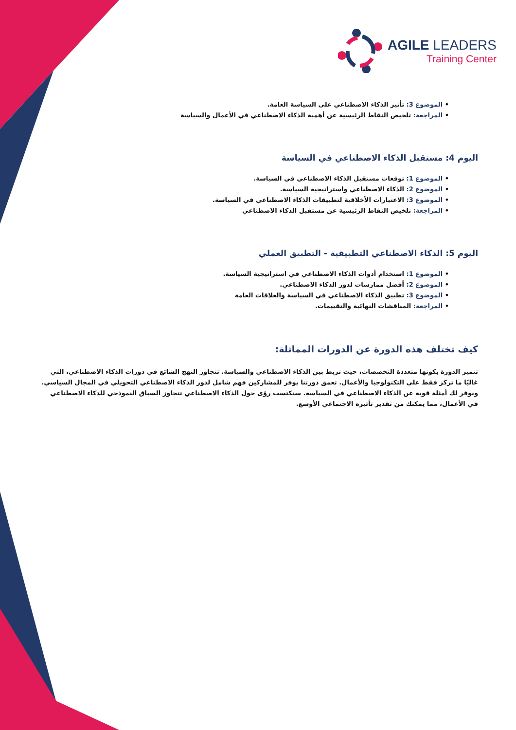AGILE LEADERS
Training Center
• الموضوع 3: تأثير الذكاء الاصطناعي على السياسة العامة.
• المراجعة: تلخيص النقاط الرئيسية عن أهمية الذكاء الاصطناعي في الأعمال والسياسة
اليوم 4: مستقبل الذكاء الاصطناعي في السياسة
• الموضوع 1: توقعات مستقبل الذكاء الاصطناعي في السياسة.
• الموضوع 2: الذكاء الاصطناعي واستراتيجية السياسة.
• الموضوع 3: الاعتبارات الأخلاقية لتطبيقات الذكاء الاصطناعي في السياسة.
• المراجعة: تلخيص النقاط الرئيسية عن مستقبل الذكاء الاصطناعي
اليوم 5: الذكاء الاصطناعي التطبيقية - التطبيق العملي
• الموضوع 1: استخدام أدوات الذكاء الاصطناعي في استراتيجية السياسة.
• الموضوع 2: أفضل ممارسات لدور الذكاء الاصطناعي.
• الموضوع 3: تطبيق الذكاء الاصطناعي في السياسة والعلاقات العامة
• المراجعة: المناقشات النهائية والتقييمات.
كيف تختلف هذه الدورة عن الدورات المماثلة:
تتميز الدورة بكونها متعددة التخصصات، حيث تربط بين الذكاء الاصطناعي والسياسة. تتجاوز النهج الشائع في دورات الذكاء الاصطناعي، التي غالبًا ما تركز فقط على التكنولوجيا والأعمال. تعمق دورتنا يوفر للمشاركين فهم شامل لدور الذكاء الاصطناعي التحويلي في المجال السياسي. ونوفر لك أمثلة قوية عن الذكاء الاصطناعي في السياسة. ستكتسب رؤى حول الذكاء الاصطناعي تتجاوز السياق النموذجي للذكاء الاصطناعي في الأعمال، مما يمكنك من تقدير تأثيره الاجتماعي الأوسع.